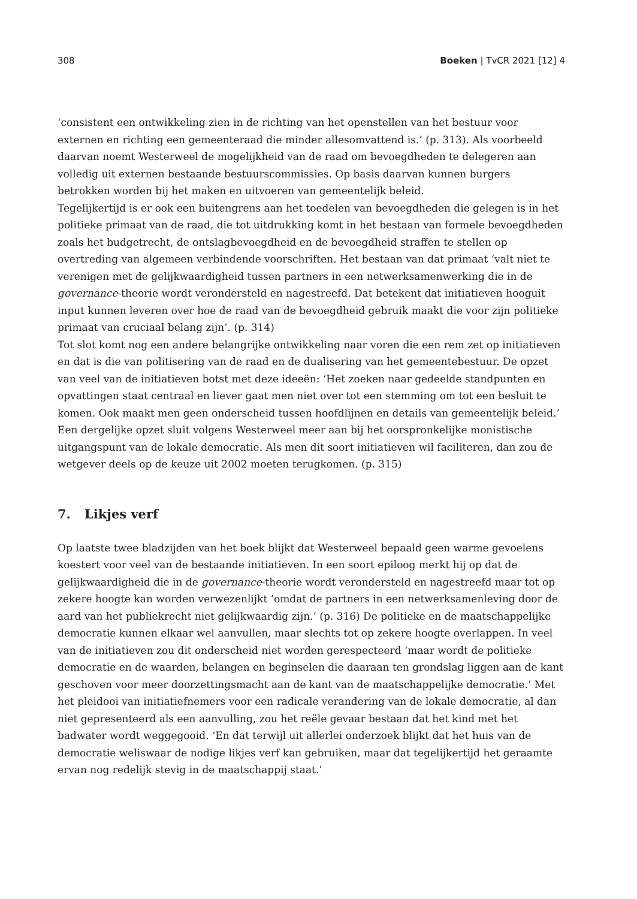308 Boeken | TvCR 2021 [12] 4
‘consistent een ontwikkeling zien in de richting van het openstellen van het bestuur voor externen en richting een gemeenteraad die minder allesomvattend is.’ (p. 313). Als voorbeeld daarvan noemt Westerweel de mogelijkheid van de raad om bevoegdheden te delegeren aan volledig uit externen bestaande bestuurscommissies. Op basis daarvan kunnen burgers betrokken worden bij het maken en uitvoeren van gemeentelijk beleid.
Tegelijkertijd is er ook een buitengrens aan het toedelen van bevoegdheden die gelegen is in het politieke primaat van de raad, die tot uitdrukking komt in het bestaan van formele bevoegdheden zoals het budgetrecht, de ontslagbevoegdheid en de bevoegdheid straffen te stellen op overtreding van algemeen verbindende voorschriften. Het bestaan van dat primaat ‘valt niet te verenigen met de gelijkwaardigheid tussen partners in een netwerksamenwerking die in de governance-theorie wordt verondersteld en nagestreefd. Dat betekent dat initiatieven hooguit input kunnen leveren over hoe de raad van de bevoegdheid gebruik maakt die voor zijn politieke primaat van cruciaal belang zijn’. (p. 314)
Tot slot komt nog een andere belangrijke ontwikkeling naar voren die een rem zet op initiatieven en dat is die van politisering van de raad en de dualisering van het gemeentebestuur. De opzet van veel van de initiatieven botst met deze ideeën: ‘Het zoeken naar gedeelde standpunten en opvattingen staat centraal en liever gaat men niet over tot een stemming om tot een besluit te komen. Ook maakt men geen onderscheid tussen hoofdlijnen en details van gemeentelijk beleid.’
Een dergelijke opzet sluit volgens Westerweel meer aan bij het oorspronkelijke monistische uitgangspunt van de lokale democratie. Als men dit soort initiatieven wil faciliteren, dan zou de wetgever deels op de keuze uit 2002 moeten terugkomen. (p. 315)
7. Likjes verf
Op laatste twee bladzijden van het boek blijkt dat Westerweel bepaald geen warme gevoelens koestert voor veel van de bestaande initiatieven. In een soort epiloog merkt hij op dat de gelijkwaardigheid die in de governance-theorie wordt verondersteld en nagestreefd maar tot op zekere hoogte kan worden verwezenlijkt ‘omdat de partners in een netwerksamenleving door de aard van het publiekrecht niet gelijkwaardig zijn.’ (p. 316) De politieke en de maatschappelijke democratie kunnen elkaar wel aanvullen, maar slechts tot op zekere hoogte overlappen. In veel van de initiatieven zou dit onderscheid niet worden gerespecteerd ‘maar wordt de politieke democratie en de waarden, belangen en beginselen die daaraan ten grondslag liggen aan de kant geschoven voor meer doorzettingsmacht aan de kant van de maatschappelijke democratie.’ Met het pleidooi van initiatiefnemers voor een radicale verandering van de lokale democratie, al dan niet gepresenteerd als een aanvulling, zou het reële gevaar bestaan dat het kind met het badwater wordt weggegooid. ‘En dat terwijl uit allerlei onderzoek blijkt dat het huis van de democratie weliswaar de nodige likjes verf kan gebruiken, maar dat tegelijkertijd het geraamte ervan nog redelijk stevig in de maatschappij staat.’